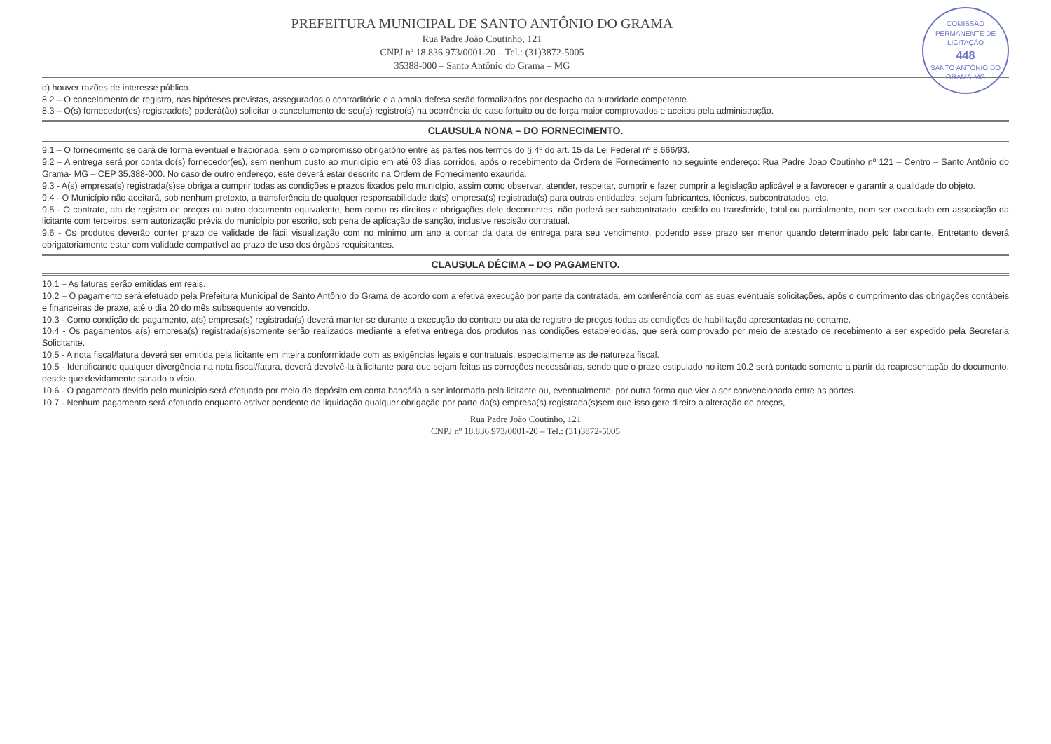COMISSÃO PERMANENTE DE LICITAÇÃO
448
SANTO ANTÔNIO DO GRAMA-MG
PREFEITURA MUNICIPAL DE SANTO ANTÔNIO DO GRAMA
Rua Padre João Coutinho, 121
CNPJ nº 18.836.973/0001-20 – Tel.: (31)3872-5005
35388-000 – Santo Antônio do Grama – MG
d) houver razões de interesse público.
8.2 – O cancelamento de registro, nas hipóteses previstas, assegurados o contraditório e a ampla defesa serão formalizados por despacho da autoridade competente.
8.3 – O(s) fornecedor(es) registrado(s) poderá(ão) solicitar o cancelamento de seu(s) registro(s) na ocorrência de caso fortuito ou de força maior comprovados e aceitos pela administração.
CLAUSULA NONA – DO FORNECIMENTO.
9.1 – O fornecimento se dará de forma eventual e fracionada, sem o compromisso obrigatório entre as partes nos termos do § 4º do art. 15 da Lei Federal nº 8.666/93.
9.2 – A entrega será por conta do(s) fornecedor(es), sem nenhum custo ao município em até 03 dias corridos, após o recebimento da Ordem de Fornecimento no seguinte endereço: Rua Padre Joao Coutinho nº 121 – Centro – Santo Antônio do Grama- MG – CEP 35.388-000. No caso de outro endereço, este deverá estar descrito na Ordem de Fornecimento exaurida.
9.3 - A(s) empresa(s) registrada(s)se obriga a cumprir todas as condições e prazos fixados pelo município, assim como observar, atender, respeitar, cumprir e fazer cumprir a legislação aplicável e a favorecer e garantir a qualidade do objeto.
9.4 - O Município não aceitará, sob nenhum pretexto, a transferência de qualquer responsabilidade da(s) empresa(s) registrada(s) para outras entidades, sejam fabricantes, técnicos, subcontratados, etc.
9.5 - O contrato, ata de registro de preços ou outro documento equivalente, bem como os direitos e obrigações dele decorrentes, não poderá ser subcontratado, cedido ou transferido, total ou parcialmente, nem ser executado em associação da licitante com terceiros, sem autorização prévia do município por escrito, sob pena de aplicação de sanção, inclusive rescisão contratual.
9.6 - Os produtos deverão conter prazo de validade de fácil visualização com no mínimo um ano a contar da data de entrega para seu vencimento, podendo esse prazo ser menor quando determinado pelo fabricante. Entretanto deverá obrigatoriamente estar com validade compatível ao prazo de uso dos órgãos requisitantes.
CLAUSULA DÉCIMA – DO PAGAMENTO.
10.1 – As faturas serão emitidas em reais.
10.2 – O pagamento será efetuado pela Prefeitura Municipal de Santo Antônio do Grama de acordo com a efetiva execução por parte da contratada, em conferência com as suas eventuais solicitações, após o cumprimento das obrigações contábeis e financeiras de praxe, até o dia 20 do mês subsequente ao vencido.
10.3 - Como condição de pagamento, a(s) empresa(s) registrada(s) deverá manter-se durante a execução do contrato ou ata de registro de preços todas as condições de habilitação apresentadas no certame.
10.4 - Os pagamentos a(s) empresa(s) registrada(s)somente serão realizados mediante a efetiva entrega dos produtos nas condições estabelecidas, que será comprovado por meio de atestado de recebimento a ser expedido pela Secretaria Solicitante.
10.5 - A nota fiscal/fatura deverá ser emitida pela licitante em inteira conformidade com as exigências legais e contratuais, especialmente as de natureza fiscal.
10.5 - Identificando qualquer divergência na nota fiscal/fatura, deverá devolvê-la à licitante para que sejam feitas as correções necessárias, sendo que o prazo estipulado no item 10.2 será contado somente a partir da reapresentação do documento, desde que devidamente sanado o vício.
10.6 - O pagamento devido pelo município será efetuado por meio de depósito em conta bancária a ser informada pela licitante ou, eventualmente, por outra forma que vier a ser convencionada entre as partes.
10.7 - Nenhum pagamento será efetuado enquanto estiver pendente de liquidação qualquer obrigação por parte da(s) empresa(s) registrada(s)sem que isso gere direito a alteração de preços,
Rua Padre João Coutinho, 121
CNPJ nº 18.836.973/0001-20 – Tel.: (31)3872-5005